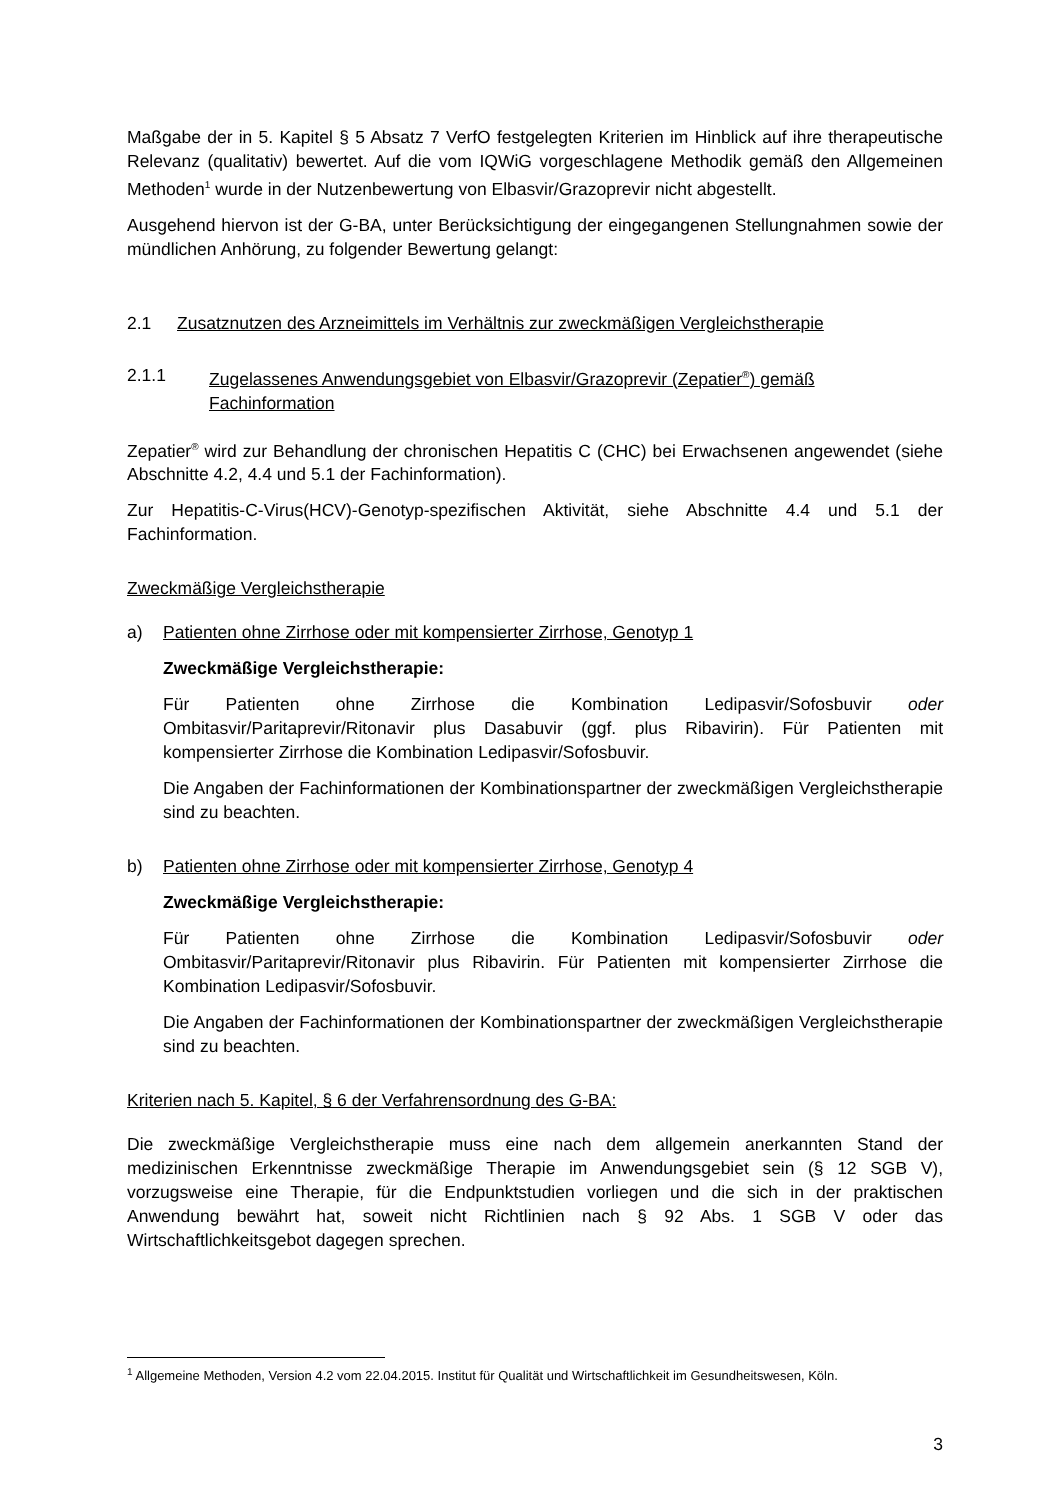Maßgabe der in 5. Kapitel § 5 Absatz 7 VerfO festgelegten Kriterien im Hinblick auf ihre therapeutische Relevanz (qualitativ) bewertet. Auf die vom IQWiG vorgeschlagene Methodik gemäß den Allgemeinen Methoden<sup>1</sup> wurde in der Nutzenbewertung von Elbasvir/Grazoprevir nicht abgestellt.
Ausgehend hiervon ist der G-BA, unter Berücksichtigung der eingegangenen Stellungnahmen sowie der mündlichen Anhörung, zu folgender Bewertung gelangt:
2.1 Zusatznutzen des Arzneimittels im Verhältnis zur zweckmäßigen Vergleichstherapie
2.1.1 Zugelassenes Anwendungsgebiet von Elbasvir/Grazoprevir (Zepatier<sup>®</sup>) gemäß Fachinformation
Zepatier<sup>®</sup> wird zur Behandlung der chronischen Hepatitis C (CHC) bei Erwachsenen angewendet (siehe Abschnitte 4.2, 4.4 und 5.1 der Fachinformation).
Zur Hepatitis-C-Virus(HCV)-Genotyp-spezifischen Aktivität, siehe Abschnitte 4.4 und 5.1 der Fachinformation.
Zweckmäßige Vergleichstherapie
a) Patienten ohne Zirrhose oder mit kompensierter Zirrhose, Genotyp 1
Zweckmäßige Vergleichstherapie:
Für Patienten ohne Zirrhose die Kombination Ledipasvir/Sofosbuvir oder Ombitasvir/Paritaprevir/Ritonavir plus Dasabuvir (ggf. plus Ribavirin). Für Patienten mit kompensierter Zirrhose die Kombination Ledipasvir/Sofosbuvir.
Die Angaben der Fachinformationen der Kombinationspartner der zweckmäßigen Vergleichstherapie sind zu beachten.
b) Patienten ohne Zirrhose oder mit kompensierter Zirrhose, Genotyp 4
Zweckmäßige Vergleichstherapie:
Für Patienten ohne Zirrhose die Kombination Ledipasvir/Sofosbuvir oder Ombitasvir/Paritaprevir/Ritonavir plus Ribavirin. Für Patienten mit kompensierter Zirrhose die Kombination Ledipasvir/Sofosbuvir.
Die Angaben der Fachinformationen der Kombinationspartner der zweckmäßigen Vergleichstherapie sind zu beachten.
Kriterien nach 5. Kapitel, § 6 der Verfahrensordnung des G-BA:
Die zweckmäßige Vergleichstherapie muss eine nach dem allgemein anerkannten Stand der medizinischen Erkenntnisse zweckmäßige Therapie im Anwendungsgebiet sein (§ 12 SGB V), vorzugsweise eine Therapie, für die Endpunktstudien vorliegen und die sich in der praktischen Anwendung bewährt hat, soweit nicht Richtlinien nach § 92 Abs. 1 SGB V oder das Wirtschaftlichkeitsgebot dagegen sprechen.
<sup>1</sup> Allgemeine Methoden, Version 4.2 vom 22.04.2015. Institut für Qualität und Wirtschaftlichkeit im Gesundheitswesen, Köln.
3